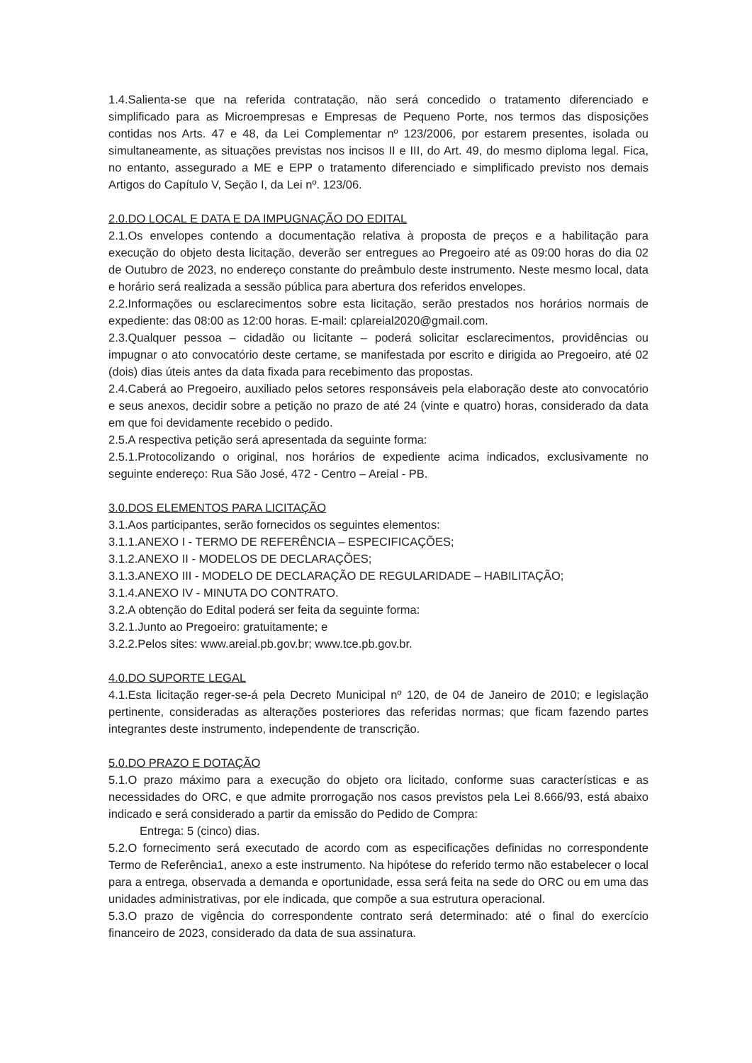1.4.Salienta-se que na referida contratação, não será concedido o tratamento diferenciado e simplificado para as Microempresas e Empresas de Pequeno Porte, nos termos das disposições contidas nos Arts. 47 e 48, da Lei Complementar nº 123/2006, por estarem presentes, isolada ou simultaneamente, as situações previstas nos incisos II e III, do Art. 49, do mesmo diploma legal. Fica, no entanto, assegurado a ME e EPP o tratamento diferenciado e simplificado previsto nos demais Artigos do Capítulo V, Seção I, da Lei nº. 123/06.
2.0.DO LOCAL E DATA E DA IMPUGNAÇÃO DO EDITAL
2.1.Os envelopes contendo a documentação relativa à proposta de preços e a habilitação para execução do objeto desta licitação, deverão ser entregues ao Pregoeiro até as 09:00 horas do dia 02 de Outubro de 2023, no endereço constante do preâmbulo deste instrumento. Neste mesmo local, data e horário será realizada a sessão pública para abertura dos referidos envelopes.
2.2.Informações ou esclarecimentos sobre esta licitação, serão prestados nos horários normais de expediente: das 08:00 as 12:00 horas. E-mail: cplareial2020@gmail.com.
2.3.Qualquer pessoa – cidadão ou licitante – poderá solicitar esclarecimentos, providências ou impugnar o ato convocatório deste certame, se manifestada por escrito e dirigida ao Pregoeiro, até 02 (dois) dias úteis antes da data fixada para recebimento das propostas.
2.4.Caberá ao Pregoeiro, auxiliado pelos setores responsáveis pela elaboração deste ato convocatório e seus anexos, decidir sobre a petição no prazo de até 24 (vinte e quatro) horas, considerado da data em que foi devidamente recebido o pedido.
2.5.A respectiva petição será apresentada da seguinte forma:
2.5.1.Protocolizando o original, nos horários de expediente acima indicados, exclusivamente no seguinte endereço: Rua São José, 472 - Centro – Areial - PB.
3.0.DOS ELEMENTOS PARA LICITAÇÃO
3.1.Aos participantes, serão fornecidos os seguintes elementos:
3.1.1.ANEXO I - TERMO DE REFERÊNCIA – ESPECIFICAÇÕES;
3.1.2.ANEXO II - MODELOS DE DECLARAÇÕES;
3.1.3.ANEXO III - MODELO DE DECLARAÇÃO DE REGULARIDADE – HABILITAÇÃO;
3.1.4.ANEXO IV - MINUTA DO CONTRATO.
3.2.A obtenção do Edital poderá ser feita da seguinte forma:
3.2.1.Junto ao Pregoeiro: gratuitamente; e
3.2.2.Pelos sites: www.areial.pb.gov.br; www.tce.pb.gov.br.
4.0.DO SUPORTE LEGAL
4.1.Esta licitação reger-se-á pela Decreto Municipal nº 120, de 04 de Janeiro de 2010; e legislação pertinente, consideradas as alterações posteriores das referidas normas; que ficam fazendo partes integrantes deste instrumento, independente de transcrição.
5.0.DO PRAZO E DOTAÇÃO
5.1.O prazo máximo para a execução do objeto ora licitado, conforme suas características e as necessidades do ORC, e que admite prorrogação nos casos previstos pela Lei 8.666/93, está abaixo indicado e será considerado a partir da emissão do Pedido de Compra:
Entrega: 5 (cinco) dias.
5.2.O fornecimento será executado de acordo com as especificações definidas no correspondente Termo de Referência1, anexo a este instrumento. Na hipótese do referido termo não estabelecer o local para a entrega, observada a demanda e oportunidade, essa será feita na sede do ORC ou em uma das unidades administrativas, por ele indicada, que compõe a sua estrutura operacional.
5.3.O prazo de vigência do correspondente contrato será determinado: até o final do exercício financeiro de 2023, considerado da data de sua assinatura.